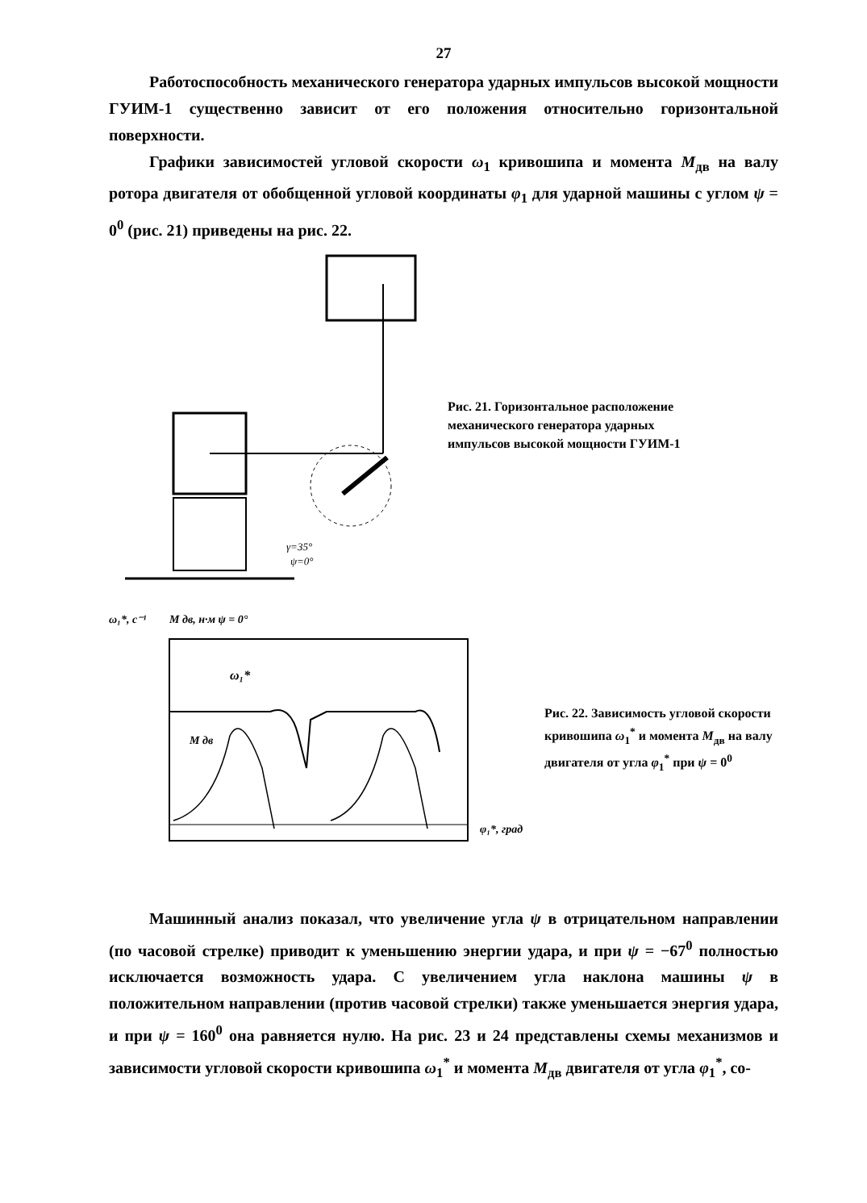27
Работоспособность механического генератора ударных импульсов высокой мощности ГУИМ-1 существенно зависит от его положения относительно горизонтальной поверхности.
Графики зависимостей угловой скорости ω<sub>1</sub> кривошипа и момента M<sub>дв</sub> на валу ротора двигателя от обобщенной угловой координаты φ<sub>1</sub> для ударной машины с углом ψ = 0<sup>0</sup> (рис. 21) приведены на рис. 22.
γ=35°
ψ=0°
Рис. 21. Горизонтальное расположение механического генератора ударных импульсов высокой мощности ГУИМ-1
ω₁*, с⁻¹
M дв, н·м ψ = 0°
M дв
ω₁*
φ₁*, град
Рис. 22. Зависимость угловой скорости кривошипа ω<sub>1</sub><sup>*</sup> и момента M<sub>дв</sub> на валу двигателя от угла φ<sub>1</sub><sup>*</sup> при ψ = 0<sup>0</sup>
Машинный анализ показал, что увеличение угла ψ в отрицательном направлении (по часовой стрелке) приводит к уменьшению энергии удара, и при ψ = −67<sup>0</sup> полностью исключается возможность удара. С увеличением угла наклона машины ψ в положительном направлении (против часовой стрелки) также уменьшается энергия удара, и при ψ = 160<sup>0</sup> она равняется нулю. На рис. 23 и 24 представлены схемы механизмов и зависимости угловой скорости кривошипа ω<sub>1</sub><sup>*</sup> и момента M<sub>дв</sub> двигателя от угла φ<sub>1</sub><sup>*</sup>, со-